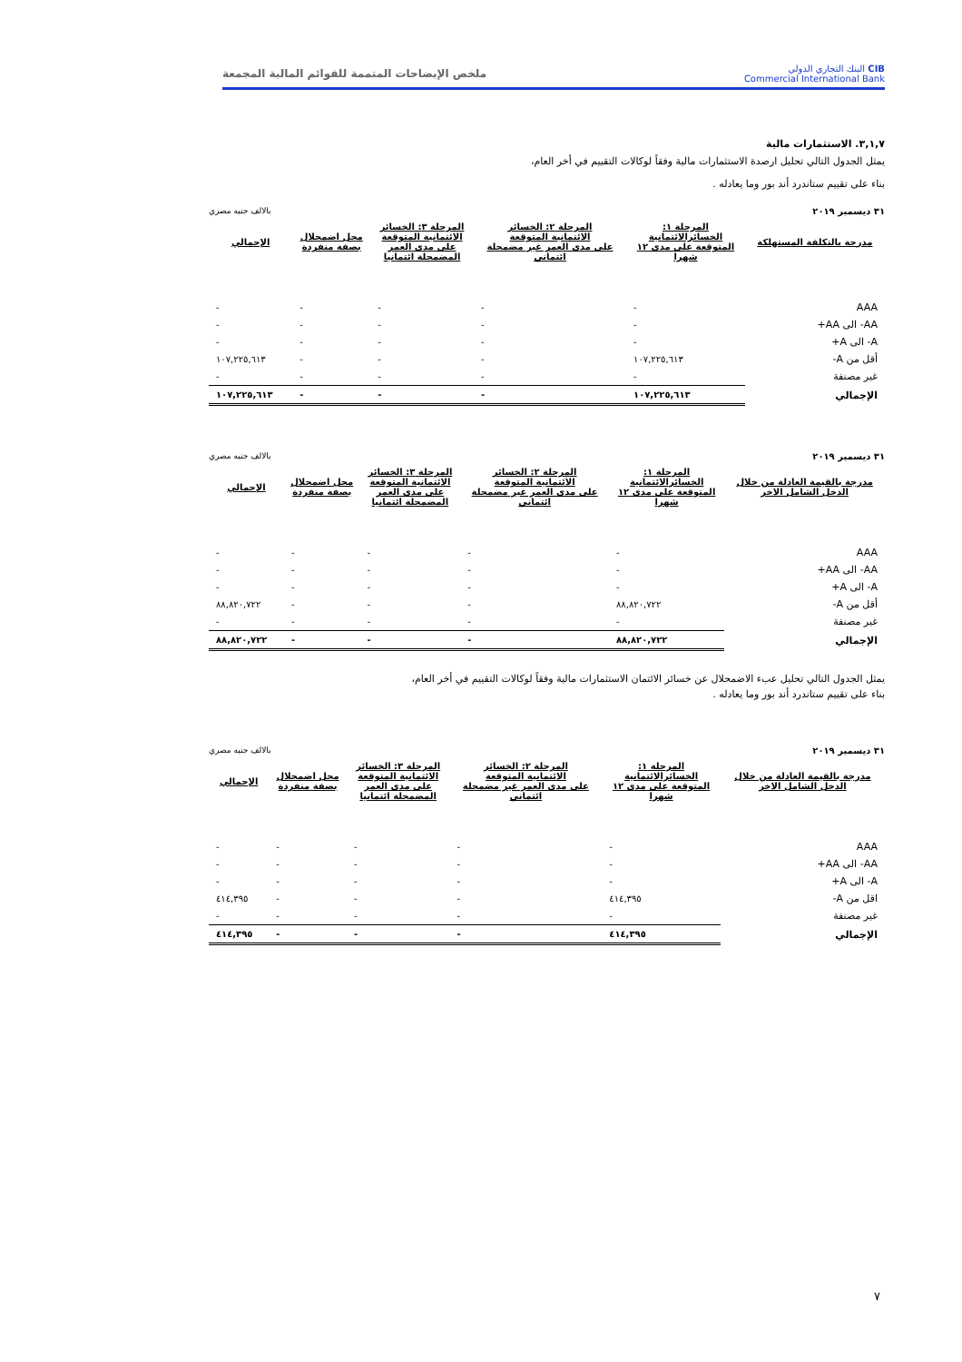CIB البنك التجاري الدولي
Commercial International Bank
ملخص الإيضاحات المتممة للقوائم المالية المجمعة
٣,١,٧. الاستثمارات مالية
يمثل الجدول التالي تحليل ارصدة الاستثمارات مالية وفقاً لوكالات التقييم في أخر العام،
بناء على تقييم ستاندرد أند بور وما يعادله .
٣١ ديسمبر ٢٠١٩ بالالف جنيه مصري
| مدرجة بالتكلفة المستهلكة | المرحلة ١: الخسائرالائتمانية المتوقعة على مدى ١٢ شهرا | المرحلة ٢: الخسائر الائتمانية المتوقعة على مدى العمر غير مضمحلة ائتماني | المرحلة ٣: الخسائر الائتمانية المتوقعة على مدى العمر المضمحلة ائتمانيا | محل اضمحلال بصفة منفردة | الإجمالي |
| --- | --- | --- | --- | --- | --- |
| AAA | - | - | - | - | - |
| AA- الى AA+ | - | - | - | - | - |
| A- الى A+ | - | - | - | - | - |
| أقل من A- | ١٠٧,٢٢٥,٦١٣ | - | - | - | ١٠٧,٢٢٥,٦١٣ |
| غير مصنفة | - | - | - | - | - |
| الإجمالي | ١٠٧,٢٢٥,٦١٣ | - | - | - | ١٠٧,٢٢٥,٦١٣ |
٣١ ديسمبر ٢٠١٩ بالالف جنيه مصري
| مدرجة بالقيمة العادلة من خلال الدخل الشامل الاخر | المرحلة ١: الخسائرالائتمانية المتوقعة على مدى ١٢ شهرا | المرحلة ٢: الخسائر الائتمانية المتوقعة على مدى العمر غير مضمحلة ائتماني | المرحلة ٣: الخسائر الائتمانية المتوقعة على مدى العمر المضمحلة ائتمانيا | محل اضمحلال بصفة منفردة | الإجمالي |
| --- | --- | --- | --- | --- | --- |
| AAA | - | - | - | - | - |
| AA- الى AA+ | - | - | - | - | - |
| A- الى A+ | - | - | - | - | - |
| أقل من A- | ٨٨,٨٢٠,٧٢٢ | - | - | - | ٨٨,٨٢٠,٧٢٢ |
| غير مصنفة | - | - | - | - | - |
| الإجمالي | ٨٨,٨٢٠,٧٢٢ | - | - | - | ٨٨,٨٢٠,٧٢٢ |
يمثل الجدول التالي تحليل عبء الاضمحلال عن خسائر الائتمان الاستثمارات مالية وفقاً لوكالات التقييم في أخر العام،
بناء على تقييم ستاندرد أند بور وما يعادله .
٣١ ديسمبر ٢٠١٩ بالالف جنيه مصري
| مدرجة بالقيمة العادلة من خلال الدخل الشامل الاخر | المرحلة ١: الخسائرالائتمانية المتوقعة على مدى ١٢ شهرا | المرحلة ٢: الخسائر الائتمانية المتوقعة على مدى العمر غير مضمحلة ائتماني | المرحلة ٣: الخسائر الائتمانية المتوقعة على مدى العمر المضمحلة ائتمانيا | محل اضمحلال بصفة منفردة | الإجمالي |
| --- | --- | --- | --- | --- | --- |
| AAA | - | - | - | - | - |
| AA- الى AA+ | - | - | - | - | - |
| A- الى A+ | - | - | - | - | - |
| اقل من A- | ٤١٤,٣٩٥ | - | - | - | ٤١٤,٣٩٥ |
| غير مصنفة | - | - | - | - | - |
| الإجمالي | ٤١٤,٣٩٥ | - | - | - | ٤١٤,٣٩٥ |
٧